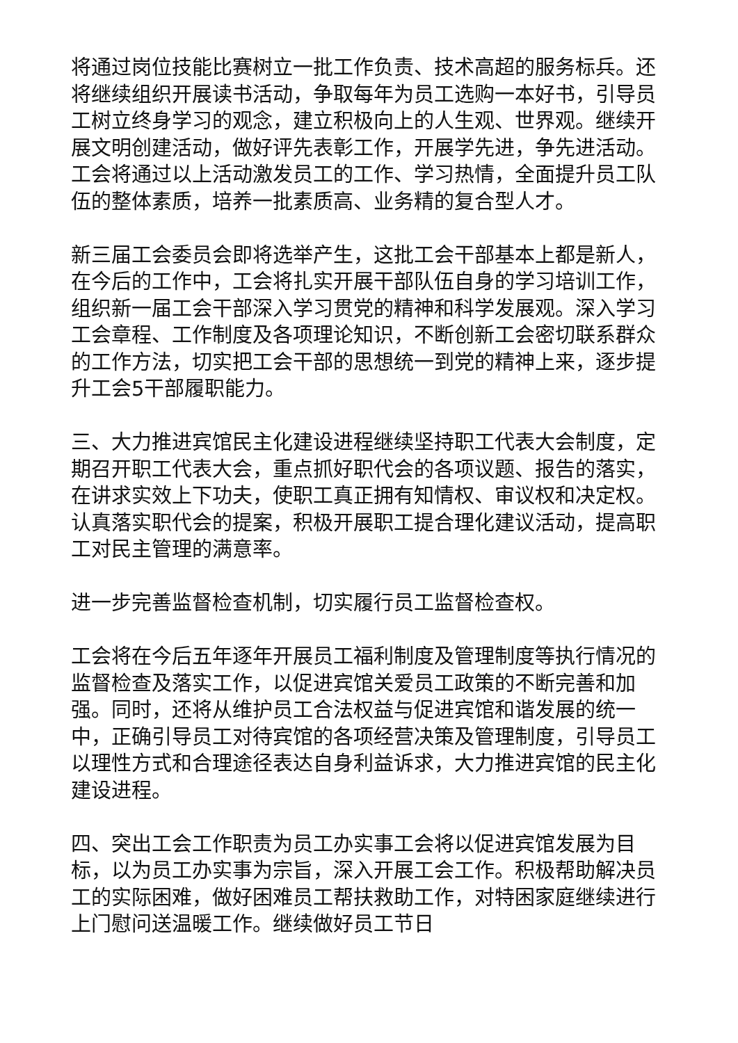将通过岗位技能比赛树立一批工作负责、技术高超的服务标兵。还将继续组织开展读书活动，争取每年为员工选购一本好书，引导员工树立终身学习的观念，建立积极向上的人生观、世界观。继续开展文明创建活动，做好评先表彰工作，开展学先进，争先进活动。工会将通过以上活动激发员工的工作、学习热情，全面提升员工队伍的整体素质，培养一批素质高、业务精的复合型人才。
新三届工会委员会即将选举产生，这批工会干部基本上都是新人，在今后的工作中，工会将扎实开展干部队伍自身的学习培训工作，组织新一届工会干部深入学习贯党的精神和科学发展观。深入学习工会章程、工作制度及各项理论知识，不断创新工会密切联系群众的工作方法，切实把工会干部的思想统一到党的精神上来，逐步提升工会5干部履职能力。
三、大力推进宾馆民主化建设进程继续坚持职工代表大会制度，定期召开职工代表大会，重点抓好职代会的各项议题、报告的落实，在讲求实效上下功夫，使职工真正拥有知情权、审议权和决定权。认真落实职代会的提案，积极开展职工提合理化建议活动，提高职工对民主管理的满意率。
进一步完善监督检查机制，切实履行员工监督检查权。
工会将在今后五年逐年开展员工福利制度及管理制度等执行情况的监督检查及落实工作，以促进宾馆关爱员工政策的不断完善和加强。同时，还将从维护员工合法权益与促进宾馆和谐发展的统一中，正确引导员工对待宾馆的各项经营决策及管理制度，引导员工以理性方式和合理途径表达自身利益诉求，大力推进宾馆的民主化建设进程。
四、突出工会工作职责为员工办实事工会将以促进宾馆发展为目标，以为员工办实事为宗旨，深入开展工会工作。积极帮助解决员工的实际困难，做好困难员工帮扶救助工作，对特困家庭继续进行上门慰问送温暖工作。继续做好员工节日